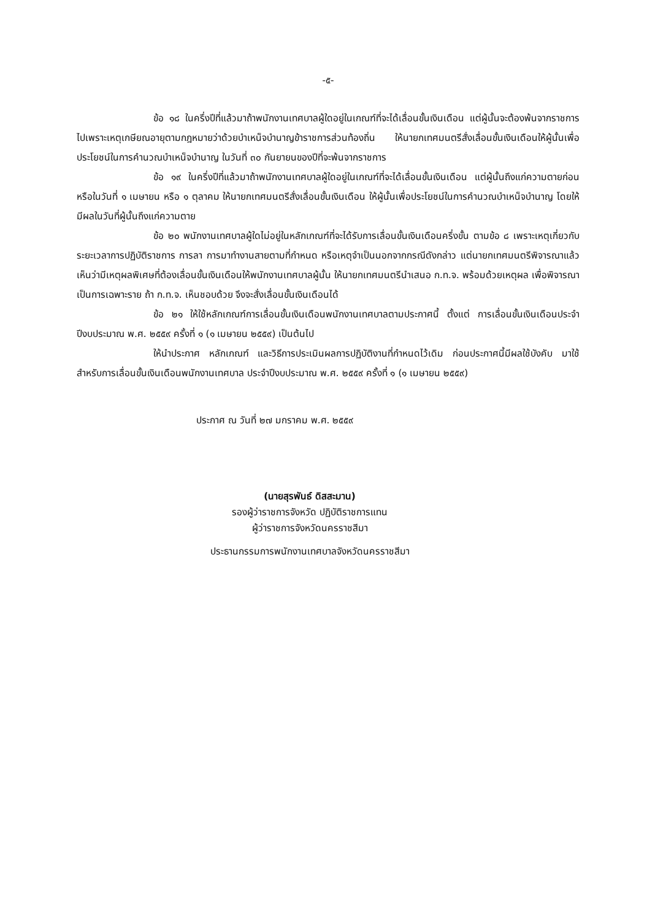-๕-
ข้อ ๑๘ ในครึ่งปีที่แล้วมาถ้าพนักงานเทศบาลผู้ใดอยู่ในเกณฑ์ที่จะได้เลื่อนขั้นเงินเดือน แต่ผู้นั้นจะต้องพ้นจากราชการไปเพราะเหตุเกษียณอายุตามกฎหมายว่าด้วยบำเหน็จบำนาญข้าราชการส่วนท้องถิ่น ให้นายกเทศมนตรีสั่งเลื่อนขั้นเงินเดือนให้ผู้นั้นเพื่อประโยชน์ในการคำนวณบำเหน็จบำนาญ ในวันที่ ๓๐ กันยายนของปีที่จะพ้นจากราชการ
ข้อ ๑๙ ในครึ่งปีที่แล้วมาถ้าพนักงานเทศบาลผู้ใดอยู่ในเกณฑ์ที่จะได้เลื่อนขั้นเงินเดือน แต่ผู้นั้นถึงแก่ความตายก่อนหรือในวันที่ ๑ เมษายน หรือ ๑ ตุลาคม ให้นายกเทศมนตรีสั่งเลื่อนขั้นเงินเดือน ให้ผู้นั้นเพื่อประโยชน์ในการคำนวณบำเหน็จบำนาญ โดยให้มีผลในวันที่ผู้นั้นถึงแก่ความตาย
ข้อ ๒๐ พนักงานเทศบาลผู้ใดไม่อยู่ในหลักเกณฑ์ที่จะได้รับการเลื่อนขั้นเงินเดือนครึ่งขั้น ตามข้อ ๘ เพราะเหตุเกี่ยวกับระยะเวลาการปฏิบัติราชการ การลา การมาทำงานสายตามที่กำหนด หรือเหตุจำเป็นนอกจากกรณีดังกล่าว แต่นายกเทศมนตรีพิจารณาแล้วเห็นว่ามีเหตุผลพิเศษที่ต้องเลื่อนขั้นเงินเดือนให้พนักงานเทศบาลผู้นั้น ให้นายกเทศมนตรีนำเสนอ ก.ท.จ. พร้อมด้วยเหตุผล เพื่อพิจารณาเป็นการเฉพาะราย ถ้า ก.ท.จ. เห็นชอบด้วย จึงจะสั่งเลื่อนขั้นเงินเดือนได้
ข้อ ๒๑ ให้ใช้หลักเกณฑ์การเลื่อนขั้นเงินเดือนพนักงานเทศบาลตามประกาศนี้ ตั้งแต่ การเลื่อนขั้นเงินเดือนประจำปีงบประมาณ พ.ศ. ๒๕๕๙ ครั้งที่ ๑ (๑ เมษายน ๒๕๕๙) เป็นต้นไป
ให้นำประกาศ หลักเกณฑ์ และวิธีการประเมินผลการปฏิบัติงานที่กำหนดไว้เดิม ก่อนประกาศนี้มีผลใช้บังคับ มาใช้สำหรับการเลื่อนขั้นเงินเดือนพนักงานเทศบาล ประจำปีงบประมาณ พ.ศ. ๒๕๕๙ ครั้งที่ ๑ (๑ เมษายน ๒๕๕๙)
ประกาศ ณ วันที่ ๒๗ มกราคม พ.ศ. ๒๕๕๙
(นายสุรพันธ์ ดิสสะมาน)
รองผู้ว่าราชการจังหวัด ปฏิบัติราชการแทน
ผู้ว่าราชการจังหวัดนครราชสีมา
ประธานกรรมการพนักงานเทศบาลจังหวัดนครราชสีมา